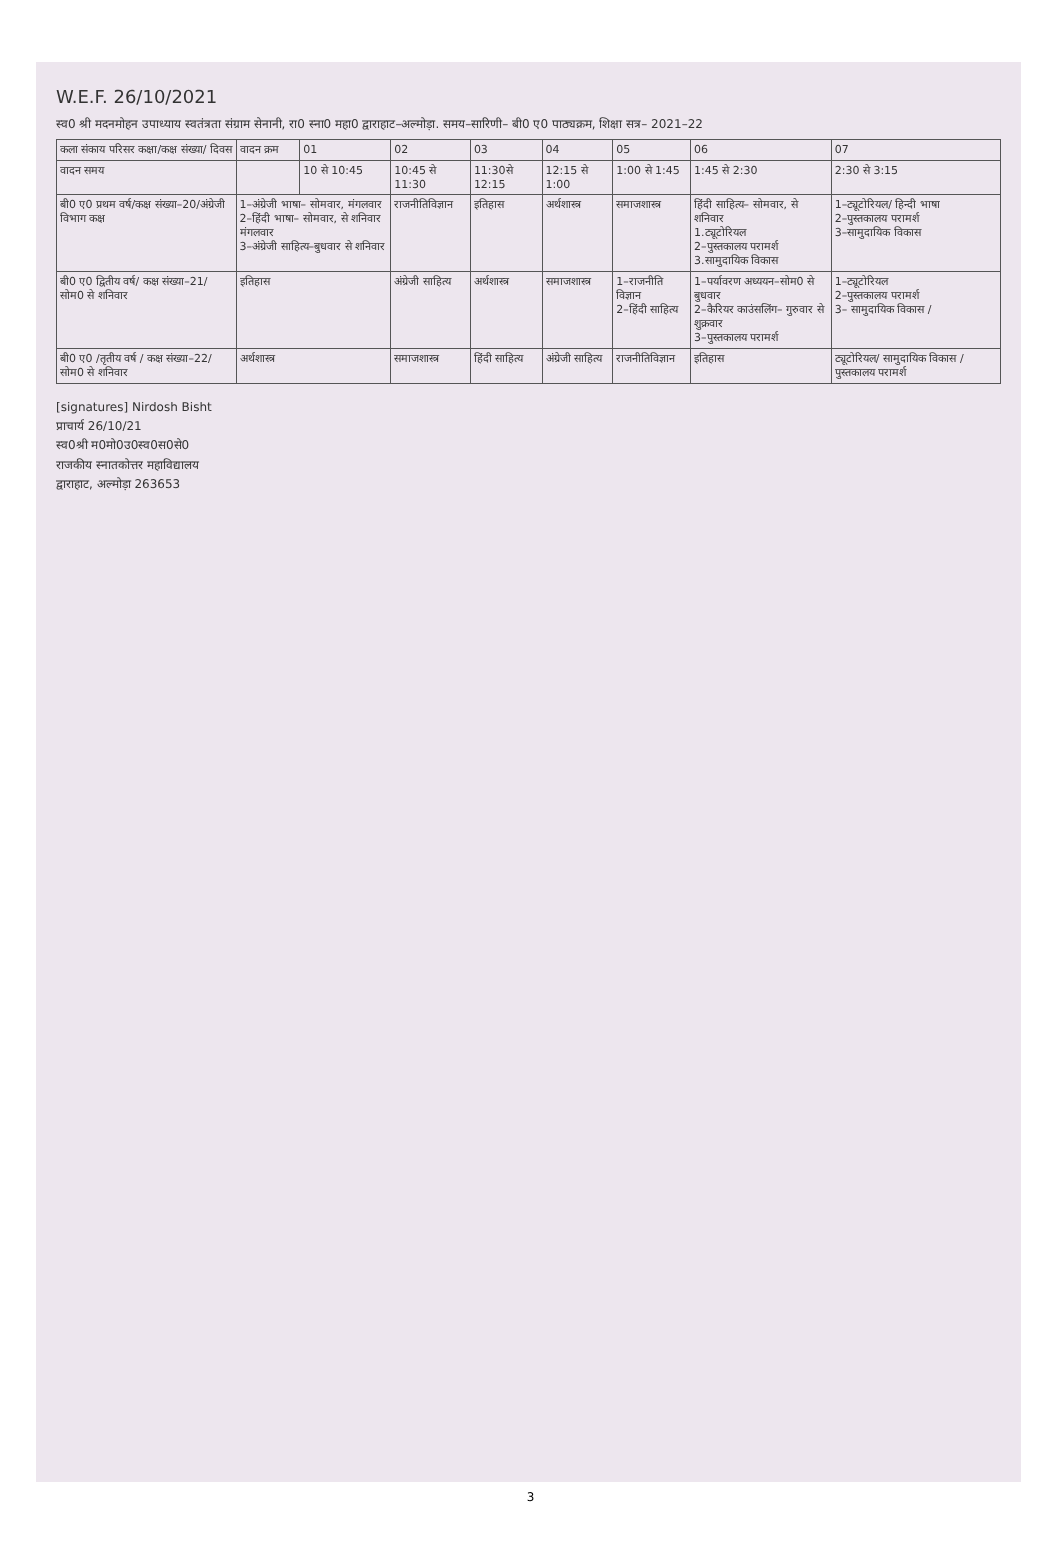W.E.F. 26/10/2021
स्व0 श्री मदनमोहन उपाध्याय स्वतंत्रता संग्राम सेनानी, रा0 स्ना0 महा0 द्वाराहाट–अल्मोड़ा. समय–सारिणी– बी0 ए0 पाठ्यक्रम, शिक्षा सत्र– 2021–22
| कला संकाय परिसर कक्षा/कक्ष संख्या/ दिवस | वादन क्रम | 01 | 02 | 03 | 04 | 05 | 06 | 07 |
| --- | --- | --- | --- | --- | --- | --- | --- | --- |
| वादन समय | | 10 से 10:45 | 10:45 से 11:30 | 11:30से 12:15 | 12:15 से 1:00 | 1:00 से 1:45 | 1:45 से 2:30 | 2:30 से 3:15 |
| बी0 ए0 प्रथम वर्ष/कक्ष संख्या–20/अंग्रेजी विभाग कक्ष | 1–अंग्रेजी भाषा– सोमवार, मंगलवार 2–हिंदी भाषा– सोमवार, से शनिवार मंगलवार 3–अंग्रेजी साहित्य–बुधवार से शनिवार | | राजनीतिविज्ञान | इतिहास | अर्थशास्त्र | समाजशास्त्र | हिंदी साहित्य– सोमवार, से शनिवार 1.ट्यूटोरियल 2–पुस्तकालय परामर्श 3.सामुदायिक विकास | 1–ट्यूटोरियल/ हिन्दी भाषा 2–पुस्तकालय परामर्श 3–सामुदायिक विकास |
| बी0 ए0 द्वितीय वर्ष/ कक्ष संख्या–21/ सोम0 से शनिवार | इतिहास | | अंग्रेजी साहित्य | अर्थशास्त्र | समाजशास्त्र | 1–राजनीति विज्ञान 2–हिंदी साहित्य | 1–पर्यावरण अध्ययन–सोम0 से बुधवार 2–कैरियर काउंसलिंग– गुरुवार से शुक्रवार 3–पुस्तकालय परामर्श | 1–ट्यूटोरियल 2–पुस्तकालय परामर्श 3– सामुदायिक विकास / |
| बी0 ए0 /तृतीय वर्ष / कक्ष संख्या–22/ सोम0 से शनिवार | अर्थशास्त्र | | समाजशास्त्र | हिंदी साहित्य | अंग्रेजी साहित्य | राजनीतिविज्ञान | इतिहास | ट्यूटोरियल/ सामुदायिक विकास / पुस्तकालय परामर्श |
[signatures] Nirdosh Bisht
प्राचार्य 26/10/21
स्व0श्री म0मो0उ0स्व0स0से0
राजकीय स्नातकोत्तर महाविद्यालय
द्वाराहाट, अल्मोड़ा 263653
3